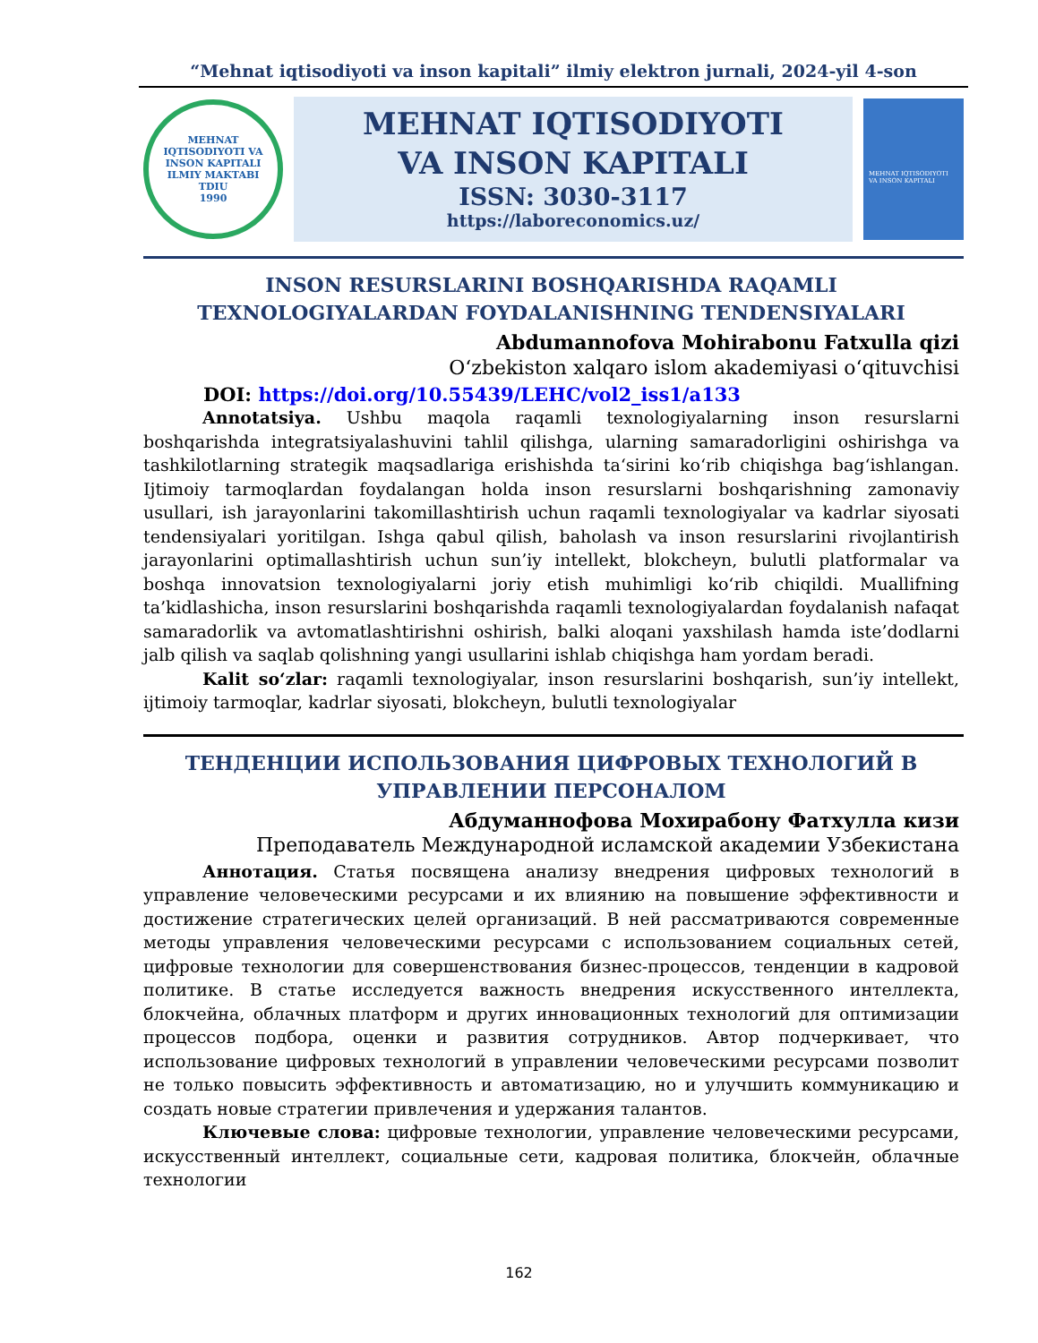“Mehnat iqtisodiyoti va inson kapitali” ilmiy elektron jurnali, 2024-yil 4-son
MEHNAT IQTISODIYOTI VA INSON KAPITALI ILMIY MAKTABI
TDIU
1990
MEHNAT IQTISODIYOTI
VA INSON KAPITALI
ISSN: 3030-3117
https://laboreconomics.uz/
MEHNAT IQTISODIYOTI VA INSON KAPITALI
INSON RESURSLARINI BOSHQARISHDA RAQAMLI TEXNOLOGIYALARDAN FOYDALANISHNING TENDENSIYALARI
Abdumannofova Mohirabonu Fatxulla qizi
Oʻzbekiston xalqaro islom akademiyasi oʻqituvchisi
DOI: https://doi.org/10.55439/LEHC/vol2_iss1/a133
Annotatsiya. Ushbu maqola raqamli texnologiyalarning inson resurslarni boshqarishda integratsiyalashuvini tahlil qilishga, ularning samaradorligini oshirishga va tashkilotlarning strategik maqsadlariga erishishda taʻsirini koʻrib chiqishga bagʻishlangan. Ijtimoiy tarmoqlardan foydalangan holda inson resurslarni boshqarishning zamonaviy usullari, ish jarayonlarini takomillashtirish uchun raqamli texnologiyalar va kadrlar siyosati tendensiyalari yoritilgan. Ishga qabul qilish, baholash va inson resurslarini rivojlantirish jarayonlarini optimallashtirish uchun sun’iy intellekt, blokcheyn, bulutli platformalar va boshqa innovatsion texnologiyalarni joriy etish muhimligi koʻrib chiqildi. Muallifning ta’kidlashicha, inson resurslarini boshqarishda raqamli texnologiyalardan foydalanish nafaqat samaradorlik va avtomatlashtirishni oshirish, balki aloqani yaxshilash hamda iste’dodlarni jalb qilish va saqlab qolishning yangi usullarini ishlab chiqishga ham yordam beradi.
Kalit soʻzlar: raqamli texnologiyalar, inson resurslarini boshqarish, sun’iy intellekt, ijtimoiy tarmoqlar, kadrlar siyosati, blokcheyn, bulutli texnologiyalar
ТЕНДЕНЦИИ ИСПОЛЬЗОВАНИЯ ЦИФРОВЫХ ТЕХНОЛОГИЙ В УПРАВЛЕНИИ ПЕРСОНАЛОМ
Абдуманнофова Мохирабону Фатхулла кизи
Преподаватель Международной исламской академии Узбекистана
Аннотация. Статья посвящена анализу внедрения цифровых технологий в управление человеческими ресурсами и их влиянию на повышение эффективности и достижение стратегических целей организаций. В ней рассматриваются современные методы управления человеческими ресурсами с использованием социальных сетей, цифровые технологии для совершенствования бизнес-процессов, тенденции в кадровой политике. В статье исследуется важность внедрения искусственного интеллекта, блокчейна, облачных платформ и других инновационных технологий для оптимизации процессов подбора, оценки и развития сотрудников. Автор подчеркивает, что использование цифровых технологий в управлении человеческими ресурсами позволит не только повысить эффективность и автоматизацию, но и улучшить коммуникацию и создать новые стратегии привлечения и удержания талантов.
Ключевые слова: цифровые технологии, управление человеческими ресурсами, искусственный интеллект, социальные сети, кадровая политика, блокчейн, облачные технологии
162